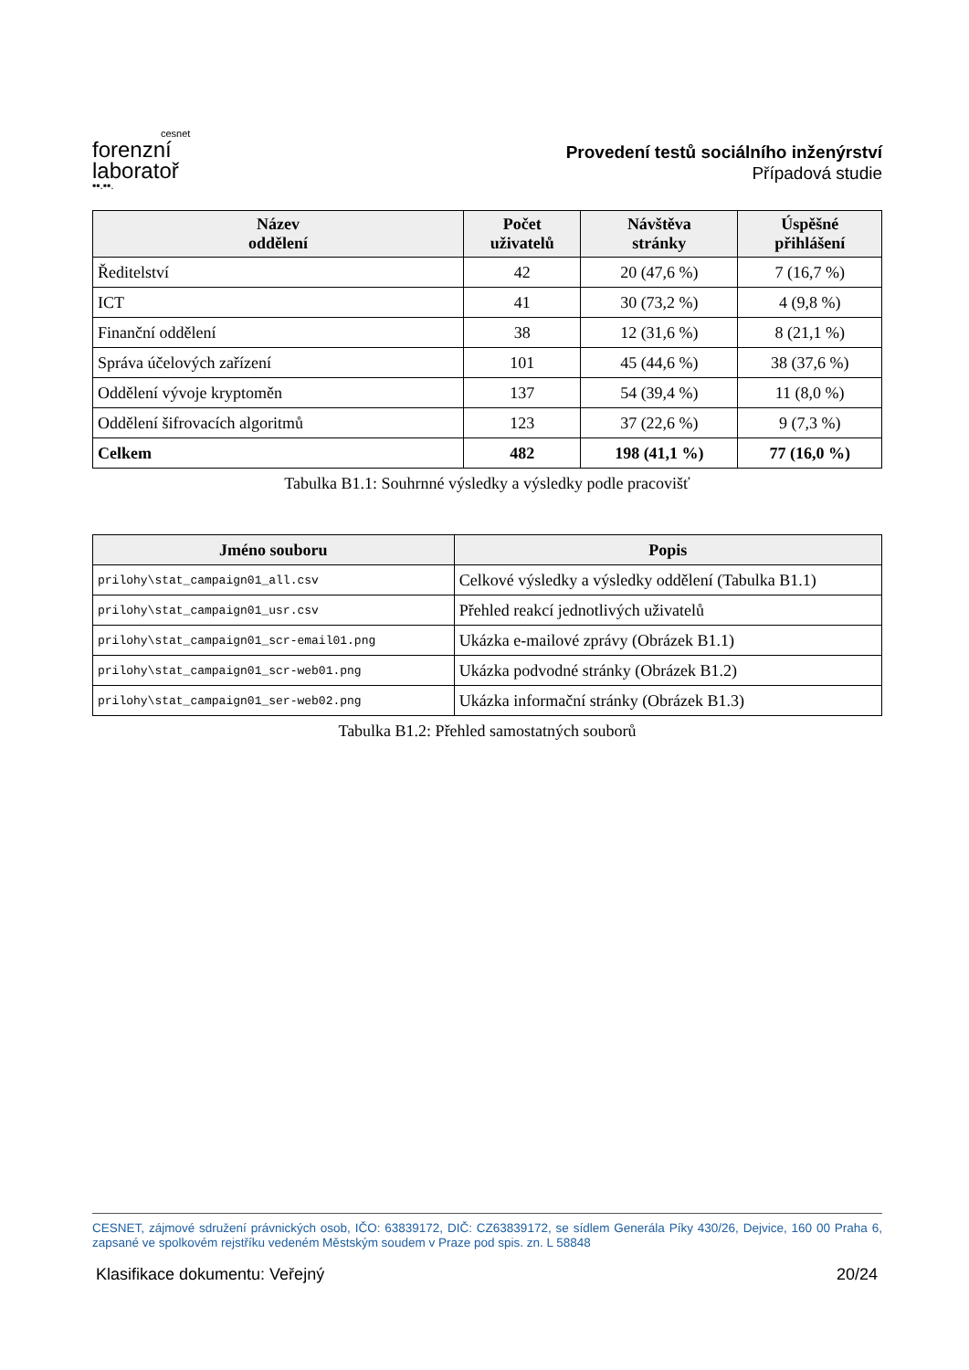cesnet
forenzní
laboratoř
▪▪.▪▪.
Provedení testů sociálního inženýrství
Případová studie
| Název oddělení | Počet uživatelů | Návštěva stránky | Úspěšné přihlášení |
| --- | --- | --- | --- |
| Ředitelství | 42 | 20 (47,6 %) | 7 (16,7 %) |
| ICT | 41 | 30 (73,2 %) | 4 (9,8 %) |
| Finanční oddělení | 38 | 12 (31,6 %) | 8 (21,1 %) |
| Správa účelových zařízení | 101 | 45 (44,6 %) | 38 (37,6 %) |
| Oddělení vývoje kryptoměn | 137 | 54 (39,4 %) | 11 (8,0 %) |
| Oddělení šifrovacích algoritmů | 123 | 37 (22,6 %) | 9 (7,3 %) |
| Celkem | 482 | 198 (41,1 %) | 77 (16,0 %) |
Tabulka B1.1: Souhrnné výsledky a výsledky podle pracovišť
| Jméno souboru | Popis |
| --- | --- |
| prilohy\stat_campaign01_all.csv | Celkové výsledky a výsledky oddělení (Tabulka B1.1) |
| prilohy\stat_campaign01_usr.csv | Přehled reakcí jednotlivých uživatelů |
| prilohy\stat_campaign01_scr-email01.png | Ukázka e-mailové zprávy (Obrázek B1.1) |
| prilohy\stat_campaign01_scr-web01.png | Ukázka podvodné stránky (Obrázek B1.2) |
| prilohy\stat_campaign01_ser-web02.png | Ukázka informační stránky (Obrázek B1.3) |
Tabulka B1.2: Přehled samostatných souborů
CESNET, zájmové sdružení právnických osob, IČO: 63839172, DIČ: CZ63839172, se sídlem Generála Píky 430/26, Dejvice, 160 00 Praha 6, zapsané ve spolkovém rejstříku vedeném Městským soudem v Praze pod spis. zn. L 58848
Klasifikace dokumentu: Veřejný 20/24